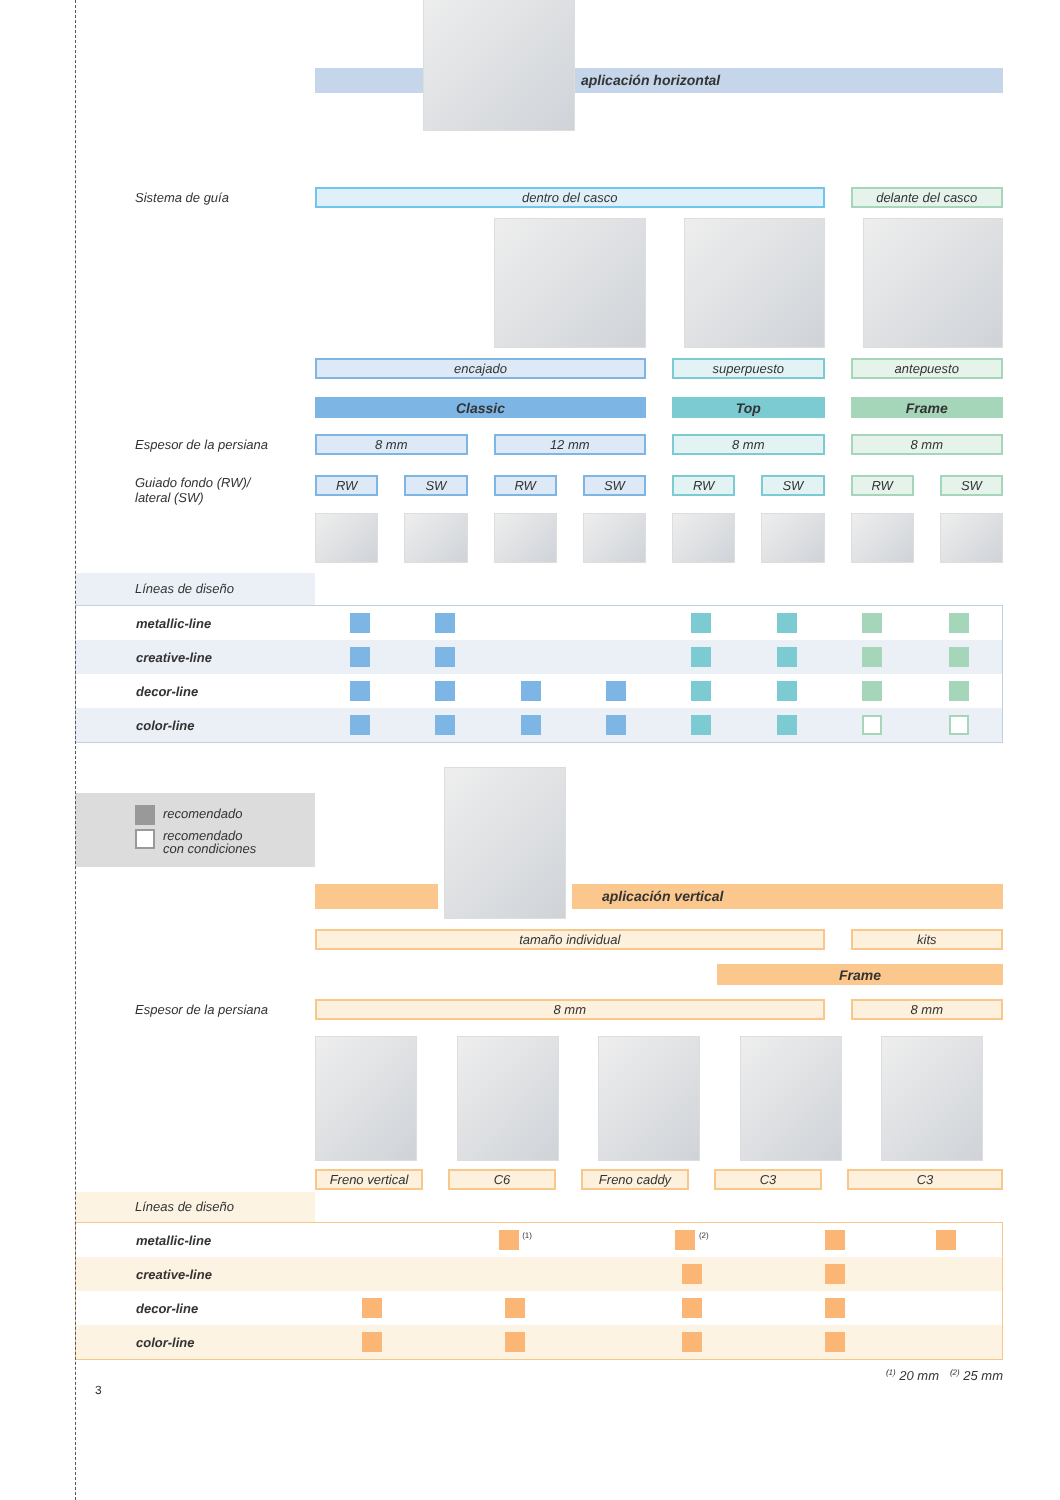aplicación horizontal
Sistema de guía
dentro del casco
delante del casco
encajado
superpuesto
antepuesto
Classic
Top
Frame
Espesor de la persiana
8 mm
12 mm
8 mm
8 mm
Guiado fondo (RW)/
lateral (SW)
RW
SW
RW
SW
RW
SW
RW
SW
Líneas de diseño
| metallic-line | | | | | | | | |
| creative-line | | | | | | | | |
| decor-line | | | | | | | | |
| color-line | | | | | | | | |
recomendado
recomendado
con condiciones
aplicación vertical
tamaño individual
kits
Frame
Espesor de la persiana
8 mm
8 mm
Freno vertical
C6 Freno caddy C3 C3
Líneas de diseño
| metallic-line | | <sup>(1)</sup> | <sup>(2)</sup> | | |
| creative-line | | | | | |
| decor-line | | | | | |
| color-line | | | | | |
<sup>(1)</sup> 20 mm <sup>(2)</sup> 25 mm
3